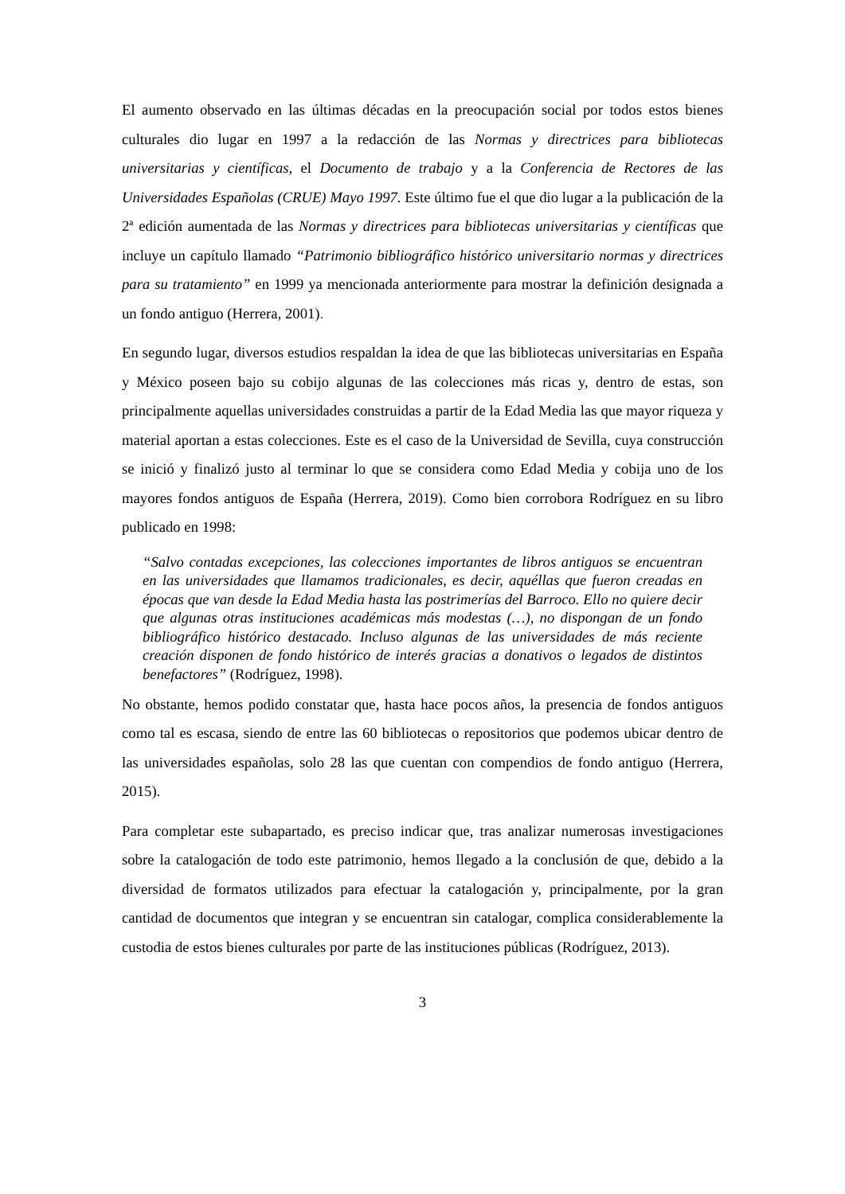El aumento observado en las últimas décadas en la preocupación social por todos estos bienes culturales dio lugar en 1997 a la redacción de las Normas y directrices para bibliotecas universitarias y científicas, el Documento de trabajo y a la Conferencia de Rectores de las Universidades Españolas (CRUE) Mayo 1997. Este último fue el que dio lugar a la publicación de la 2ª edición aumentada de las Normas y directrices para bibliotecas universitarias y científicas que incluye un capítulo llamado “Patrimonio bibliográfico histórico universitario normas y directrices para su tratamiento” en 1999 ya mencionada anteriormente para mostrar la definición designada a un fondo antiguo (Herrera, 2001).
En segundo lugar, diversos estudios respaldan la idea de que las bibliotecas universitarias en España y México poseen bajo su cobijo algunas de las colecciones más ricas y, dentro de estas, son principalmente aquellas universidades construidas a partir de la Edad Media las que mayor riqueza y material aportan a estas colecciones. Este es el caso de la Universidad de Sevilla, cuya construcción se inició y finalizó justo al terminar lo que se considera como Edad Media y cobija uno de los mayores fondos antiguos de España (Herrera, 2019). Como bien corrobora Rodríguez en su libro publicado en 1998:
“Salvo contadas excepciones, las colecciones importantes de libros antiguos se encuentran en las universidades que llamamos tradicionales, es decir, aquéllas que fueron creadas en épocas que van desde la Edad Media hasta las postrimerías del Barroco. Ello no quiere decir que algunas otras instituciones académicas más modestas (…), no dispongan de un fondo bibliográfico histórico destacado. Incluso algunas de las universidades de más reciente creación disponen de fondo histórico de interés gracias a donativos o legados de distintos benefactores” (Rodríguez, 1998).
No obstante, hemos podido constatar que, hasta hace pocos años, la presencia de fondos antiguos como tal es escasa, siendo de entre las 60 bibliotecas o repositorios que podemos ubicar dentro de las universidades españolas, solo 28 las que cuentan con compendios de fondo antiguo (Herrera, 2015).
Para completar este subapartado, es preciso indicar que, tras analizar numerosas investigaciones sobre la catalogación de todo este patrimonio, hemos llegado a la conclusión de que, debido a la diversidad de formatos utilizados para efectuar la catalogación y, principalmente, por la gran cantidad de documentos que integran y se encuentran sin catalogar, complica considerablemente la custodia de estos bienes culturales por parte de las instituciones públicas (Rodríguez, 2013).
3